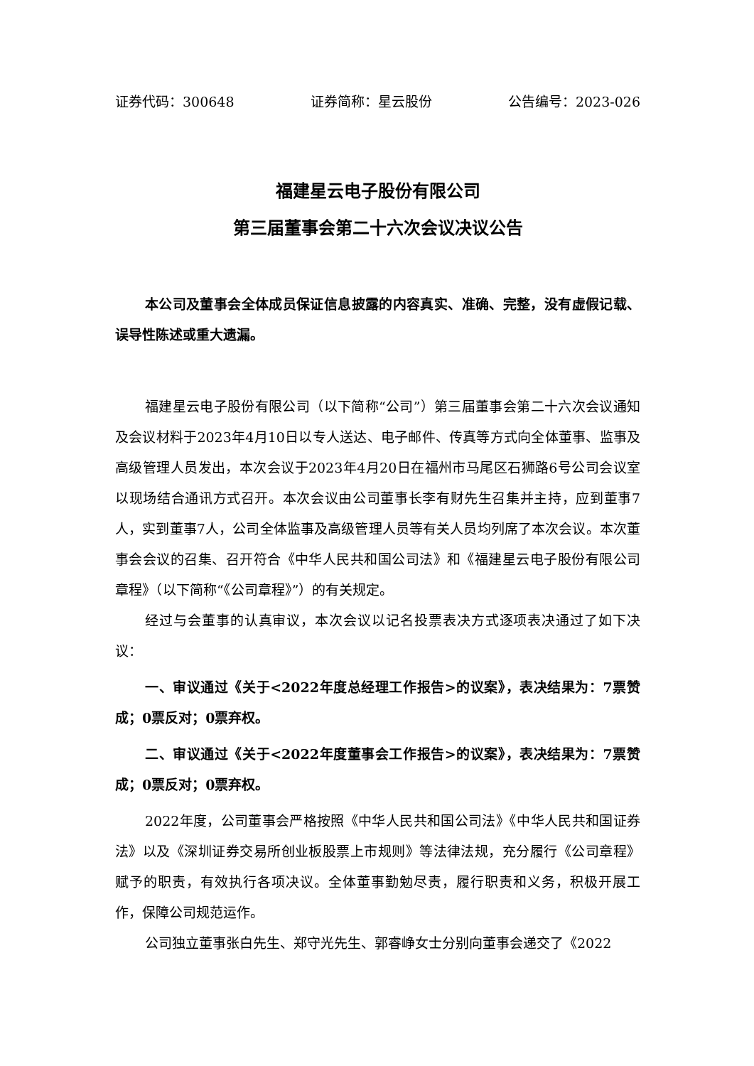证券代码：300648 证券简称：星云股份 公告编号：2023-026
福建星云电子股份有限公司
第三届董事会第二十六次会议决议公告
本公司及董事会全体成员保证信息披露的内容真实、准确、完整，没有虚假记载、误导性陈述或重大遗漏。
福建星云电子股份有限公司（以下简称“公司”）第三届董事会第二十六次会议通知及会议材料于2023年4月10日以专人送达、电子邮件、传真等方式向全体董事、监事及高级管理人员发出，本次会议于2023年4月20日在福州市马尾区石狮路6号公司会议室以现场结合通讯方式召开。本次会议由公司董事长李有财先生召集并主持，应到董事7人，实到董事7人，公司全体监事及高级管理人员等有关人员均列席了本次会议。本次董事会会议的召集、召开符合《中华人民共和国公司法》和《福建星云电子股份有限公司章程》（以下简称“《公司章程》”）的有关规定。
经过与会董事的认真审议，本次会议以记名投票表决方式逐项表决通过了如下决议：
一、审议通过《关于<2022年度总经理工作报告>的议案》，表决结果为：7票赞成；0票反对；0票弃权。
二、审议通过《关于<2022年度董事会工作报告>的议案》，表决结果为：7票赞成；0票反对；0票弃权。
2022年度，公司董事会严格按照《中华人民共和国公司法》《中华人民共和国证券法》以及《深圳证券交易所创业板股票上市规则》等法律法规，充分履行《公司章程》赋予的职责，有效执行各项决议。全体董事勤勉尽责，履行职责和义务，积极开展工作，保障公司规范运作。
公司独立董事张白先生、郑守光先生、郭睿峥女士分别向董事会递交了《2022